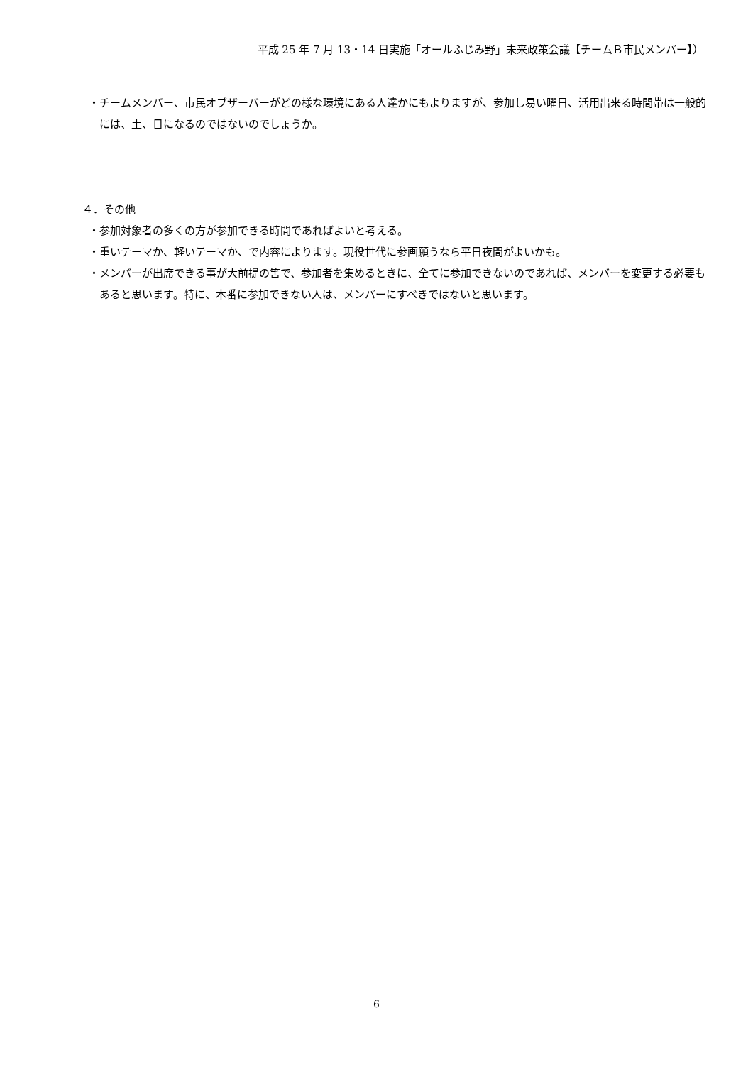平成 25 年 7 月 13・14 日実施「オールふじみ野」未来政策会議【チームＢ市民メンバー】）
・チームメンバー、市民オブザーバーがどの様な環境にある人達かにもよりますが、参加し易い曜日、活用出来る時間帯は一般的には、土、日になるのではないのでしょうか。
４．その他
・参加対象者の多くの方が参加できる時間であればよいと考える。
・重いテーマか、軽いテーマか、で内容によります。現役世代に参画願うなら平日夜間がよいかも。
・メンバーが出席できる事が大前提の筈で、参加者を集めるときに、全てに参加できないのであれば、メンバーを変更する必要もあると思います。特に、本番に参加できない人は、メンバーにすべきではないと思います。
6